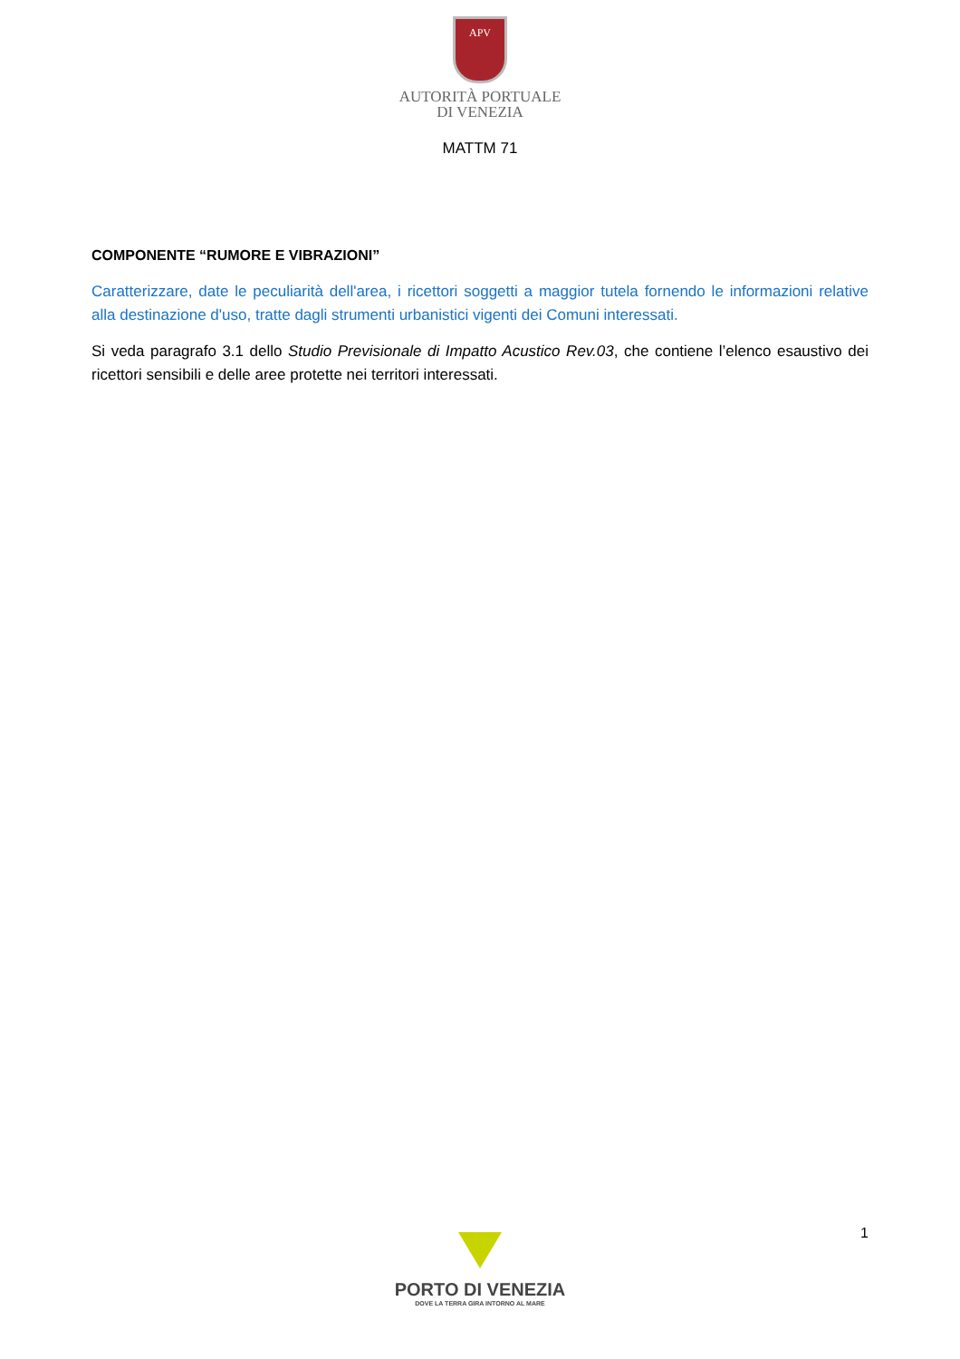APV
AUTORITÀ PORTUALE
DI VENEZIA
MATTM 71
COMPONENTE “RUMORE E VIBRAZIONI”
Caratterizzare, date le peculiarità dell'area, i ricettori soggetti a maggior tutela fornendo le informazioni relative alla destinazione d'uso, tratte dagli strumenti urbanistici vigenti dei Comuni interessati.
Si veda paragrafo 3.1 dello Studio Previsionale di Impatto Acustico Rev.03, che contiene l’elenco esaustivo dei ricettori sensibili e delle aree protette nei territori interessati.
1
PORTO DI VENEZIA
DOVE LA TERRA GIRA INTORNO AL MARE